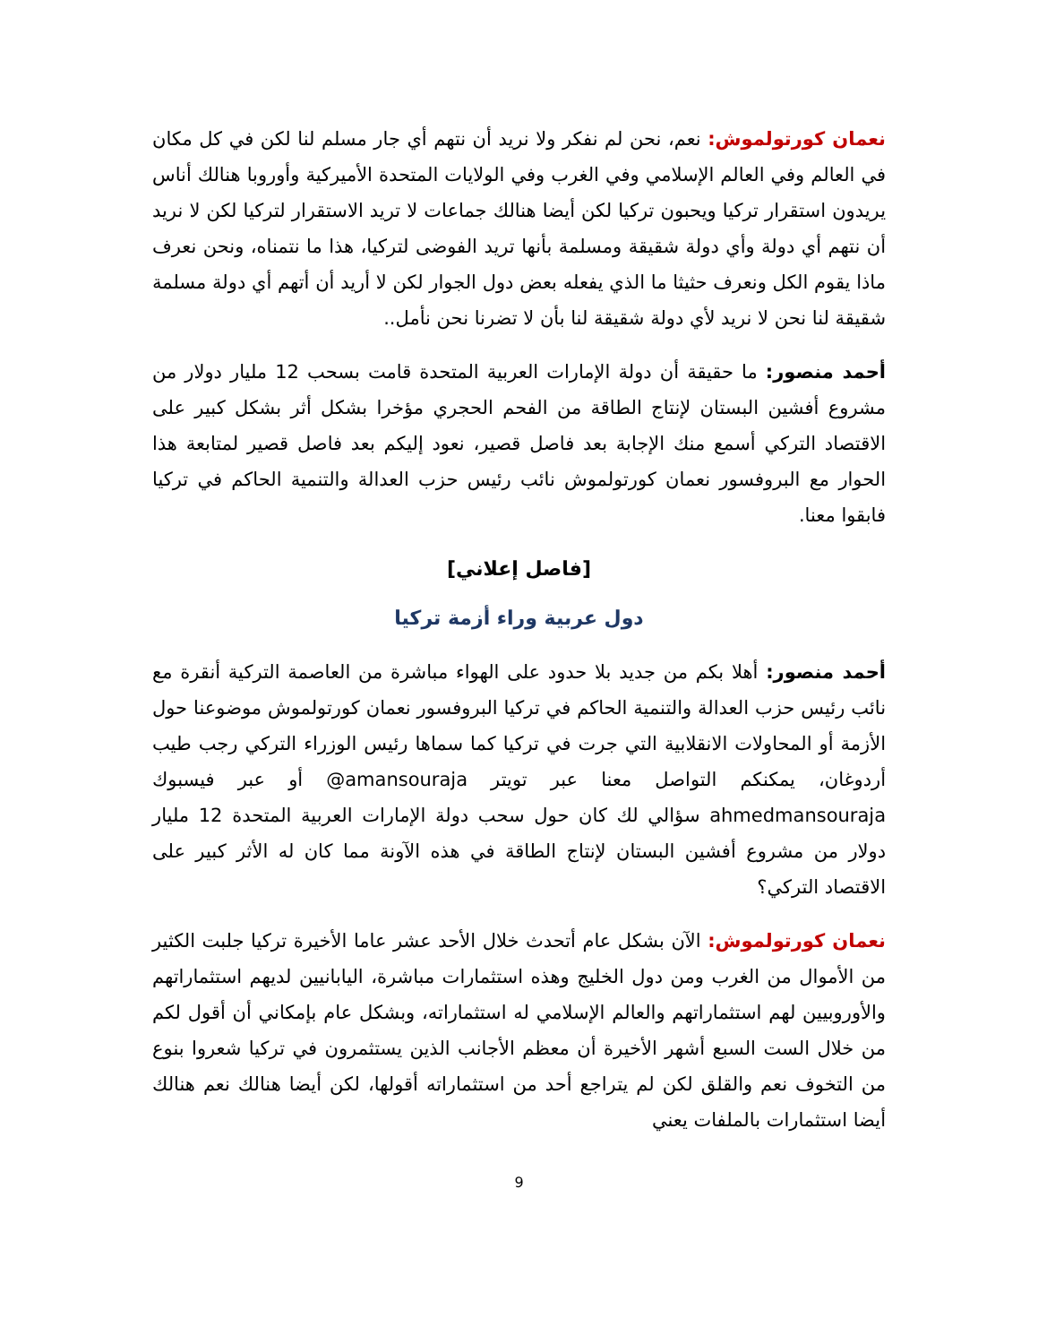نعمان كورتولموش: نعم، نحن لم نفكر ولا نريد أن نتهم أي جار مسلم لنا لكن في كل مكان في العالم وفي العالم الإسلامي وفي الغرب وفي الولايات المتحدة الأميركية وأوروبا هنالك أناس يريدون استقرار تركيا ويحبون تركيا لكن أيضا هنالك جماعات لا تريد الاستقرار لتركيا لكن لا نريد أن نتهم أي دولة وأي دولة شقيقة ومسلمة بأنها تريد الفوضى لتركيا، هذا ما نتمناه، ونحن نعرف ماذا يقوم الكل ونعرف حثيثا ما الذي يفعله بعض دول الجوار لكن لا أريد أن أتهم أي دولة مسلمة شقيقة لنا نحن لا نريد لأي دولة شقيقة لنا بأن لا تضرنا نحن نأمل..
أحمد منصور: ما حقيقة أن دولة الإمارات العربية المتحدة قامت بسحب 12 مليار دولار من مشروع أفشين البستان لإنتاج الطاقة من الفحم الحجري مؤخرا بشكل أثر بشكل كبير على الاقتصاد التركي أسمع منك الإجابة بعد فاصل قصير، نعود إليكم بعد فاصل قصير لمتابعة هذا الحوار مع البروفسور نعمان كورتولموش نائب رئيس حزب العدالة والتنمية الحاكم في تركيا فابقوا معنا.
[فاصل إعلاني]
دول عربية وراء أزمة تركيا
أحمد منصور: أهلا بكم من جديد بلا حدود على الهواء مباشرة من العاصمة التركية أنقرة مع نائب رئيس حزب العدالة والتنمية الحاكم في تركيا البروفسور نعمان كورتولموش موضوعنا حول الأزمة أو المحاولات الانقلابية التي جرت في تركيا كما سماها رئيس الوزراء التركي رجب طيب أردوغان، يمكنكم التواصل معنا عبر تويتر amansouraja@ أو عبر فيسبوك ahmedmansouraja سؤالي لك كان حول سحب دولة الإمارات العربية المتحدة 12 مليار دولار من مشروع أفشين البستان لإنتاج الطاقة في هذه الآونة مما كان له الأثر كبير على الاقتصاد التركي؟
نعمان كورتولموش: الآن بشكل عام أتحدث خلال الأحد عشر عاما الأخيرة تركيا جلبت الكثير من الأموال من الغرب ومن دول الخليج وهذه استثمارات مباشرة، اليابانيين لديهم استثماراتهم والأوروبيين لهم استثماراتهم والعالم الإسلامي له استثماراته، وبشكل عام بإمكاني أن أقول لكم من خلال الست السبع أشهر الأخيرة أن معظم الأجانب الذين يستثمرون في تركيا شعروا بنوع من التخوف نعم والقلق لكن لم يتراجع أحد من استثماراته أقولها، لكن أيضا هنالك نعم هنالك أيضا استثمارات بالملفات يعني
9